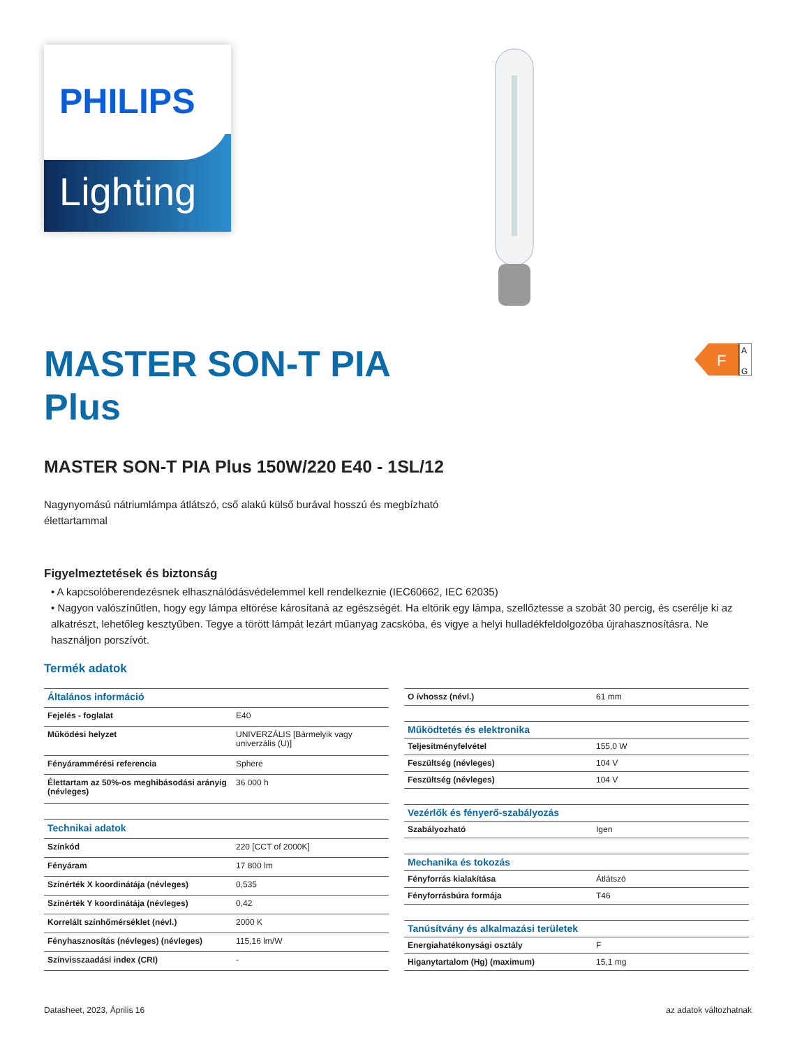PHILIPS
Lighting
F
A
G
MASTER SON-T PIA
Plus
MASTER SON-T PIA Plus 150W/220 E40 - 1SL/12
Nagynyomású nátriumlámpa átlátszó, cső alakú külső burával hosszú és megbízható
élettartammal
Figyelmeztetések és biztonság
• A kapcsolóberendezésnek elhasználódásvédelemmel kell rendelkeznie (IEC60662, IEC 62035)
• Nagyon valószínűtlen, hogy egy lámpa eltörése károsítaná az egészségét. Ha eltörik egy lámpa, szellőztesse a szobát 30 percig, és cserélje ki az alkatrészt, lehetőleg kesztyűben. Tegye a törött lámpát lezárt műanyag zacskóba, és vigye a helyi hulladékfeldolgozóba újrahasznosításra. Ne használjon porszívót.
Termék adatok
| Általános információ | |
| --- | --- |
| Fejelés - foglalat | E40 |
| Működési helyzet | UNIVERZÁLIS [Bármelyik vagy univerzális (U)] |
| Fényárammérési referencia | Sphere |
| Élettartam az 50%-os meghibásodási arányig (névleges) | 36 000 h |
| Technikai adatok | |
| Színkód | 220 [CCT of 2000K] |
| Fényáram | 17 800 lm |
| Színérték X koordinátája (névleges) | 0,535 |
| Színérték Y koordinátája (névleges) | 0,42 |
| Korrelált színhőmérséklet (névl.) | 2000 K |
| Fényhasznosítás (névleges) (névleges) | 115,16 lm/W |
| Színvisszaadási index (CRI) | - |
| O ívhossz (névl.) | 61 mm |
| Működtetés és elektronika | |
| Teljesítményfelvétel | 155,0 W |
| Feszültség (névleges) | 104 V |
| Feszültség (névleges) | 104 V |
| Vezérlők és fényerő-szabályozás | |
| Szabályozható | Igen |
| Mechanika és tokozás | |
| Fényforrás kialakítása | Átlátszó |
| Fényforrásbúra formája | T46 |
| Tanúsítvány és alkalmazási területek | |
| Energiahatékonysági osztály | F |
| Higanytartalom (Hg) (maximum) | 15,1 mg |
Datasheet, 2023, Április 16 az adatok változhatnak